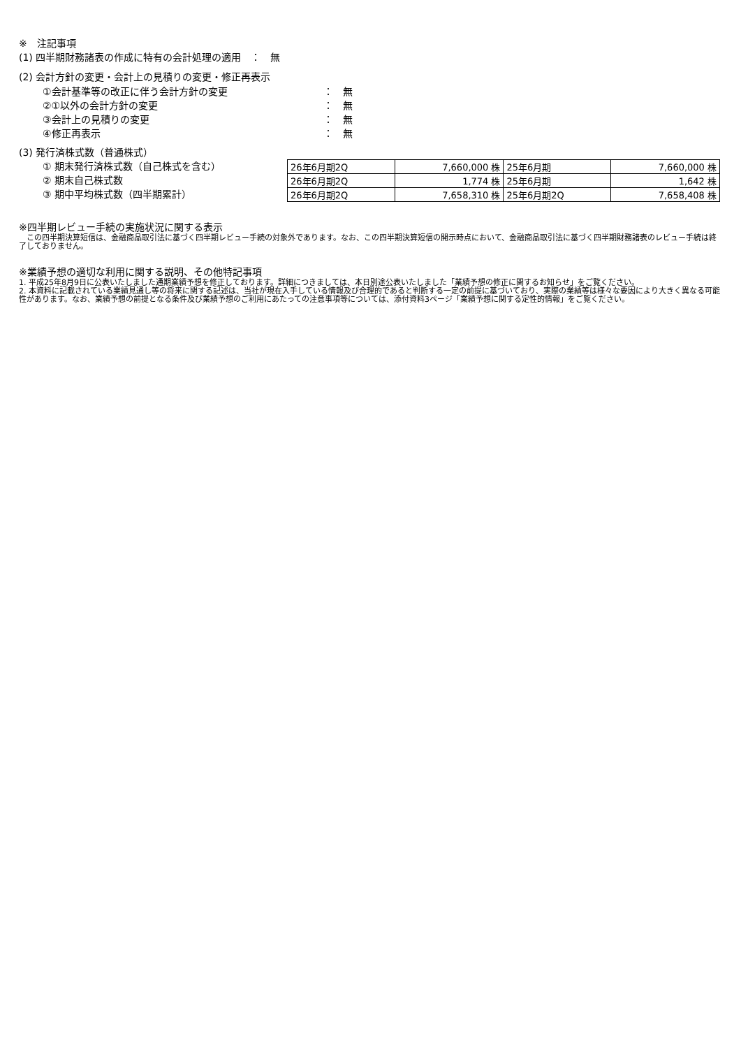※　注記事項
(1) 四半期財務諸表の作成に特有の会計処理の適用　：　無
(2) 会計方針の変更・会計上の見積りの変更・修正再表示
①会計基準等の改正に伴う会計方針の変更 ：　無
②①以外の会計方針の変更 ：　無
③会計上の見積りの変更 ：　無
④修正再表示 ：　無
(3) 発行済株式数（普通株式）
① 期末発行済株式数（自己株式を含む）
② 期末自己株式数
③ 期中平均株式数（四半期累計）
| 26年6月期2Q | 7,660,000 株 | 25年6月期 | 7,660,000 株 |
| 26年6月期2Q | 1,774 株 | 25年6月期 | 1,642 株 |
| 26年6月期2Q | 7,658,310 株 | 25年6月期2Q | 7,658,408 株 |
※四半期レビュー手続の実施状況に関する表示
　この四半期決算短信は、金融商品取引法に基づく四半期レビュー手続の対象外であります。なお、この四半期決算短信の開示時点において、金融商品取引法に基づく四半期財務諸表のレビュー手続は終了しておりません。
※業績予想の適切な利用に関する説明、その他特記事項
1. 平成25年8月9日に公表いたしました通期業績予想を修正しております。詳細につきましては、本日別途公表いたしました「業績予想の修正に関するお知らせ」をご覧ください。
2. 本資料に記載されている業績見通し等の将来に関する記述は、当社が現在入手している情報及び合理的であると判断する一定の前提に基づいており、実際の業績等は様々な要因により大きく異なる可能性があります。なお、業績予想の前提となる条件及び業績予想のご利用にあたっての注意事項等については、添付資料3ページ「業績予想に関する定性的情報」をご覧ください。